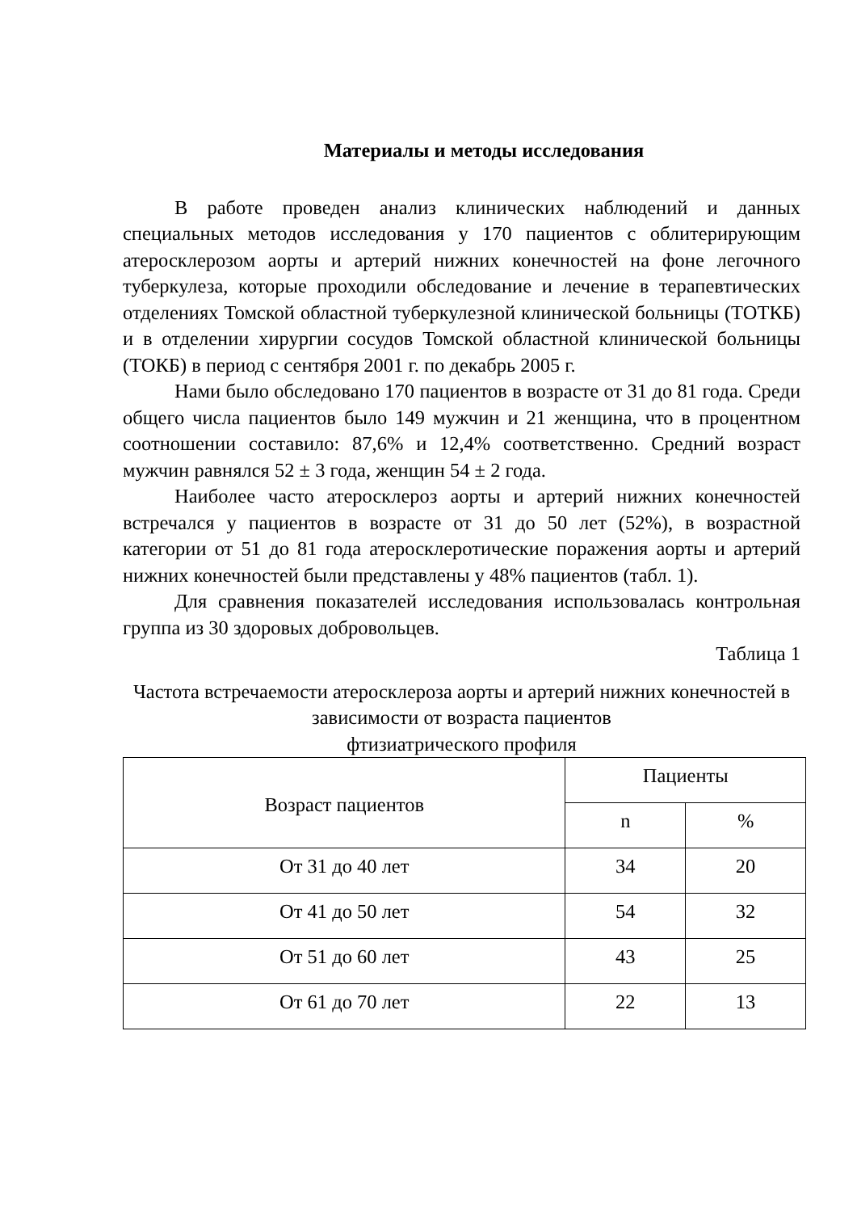Материалы и методы исследования
В работе проведен анализ клинических наблюдений и данных специальных методов исследования у 170 пациентов с облитерирующим атеросклерозом аорты и артерий нижних конечностей на фоне легочного туберкулеза, которые проходили обследование и лечение в терапевтических отделениях Томской областной туберкулезной клинической больницы (ТОТКБ) и в отделении хирургии сосудов Томской областной клинической больницы (ТОКБ) в период с сентября 2001 г. по декабрь 2005 г.
Нами было обследовано 170 пациентов в возрасте от 31 до 81 года. Среди общего числа пациентов было 149 мужчин и 21 женщина, что в процентном соотношении составило: 87,6% и 12,4% соответственно. Средний возраст мужчин равнялся 52 ± 3 года, женщин 54 ± 2 года.
Наиболее часто атеросклероз аорты и артерий нижних конечностей встречался у пациентов в возрасте от 31 до 50 лет (52%), в возрастной категории от 51 до 81 года атеросклеротические поражения аорты и артерий нижних конечностей были представлены у 48% пациентов (табл. 1).
Для сравнения показателей исследования использовалась контрольная группа из 30 здоровых добровольцев.
Таблица 1
Частота встречаемости атеросклероза аорты и артерий нижних конечностей в зависимости от возраста пациентов
фтизиатрического профиля
| Возраст пациентов | Пациенты | |
| | n | % |
| От 31 до 40 лет | 34 | 20 |
| От 41 до 50 лет | 54 | 32 |
| От 51 до 60 лет | 43 | 25 |
| От 61 до 70 лет | 22 | 13 |